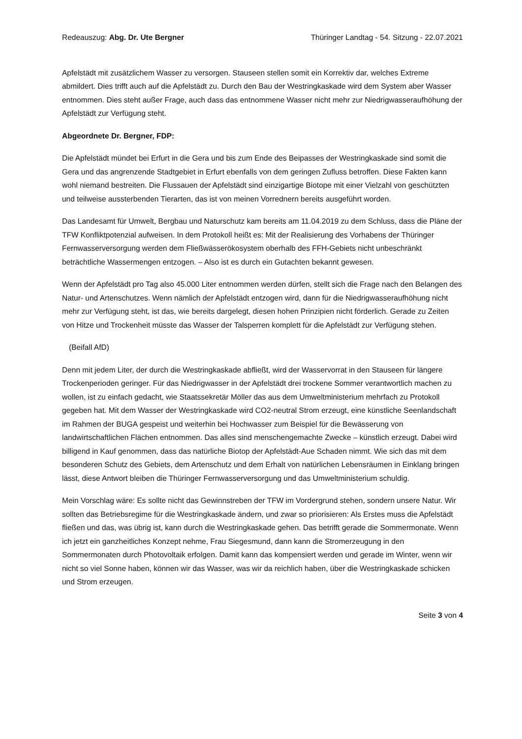Redeauszug: Abg. Dr. Ute Bergner Thüringer Landtag - 54. Sitzung - 22.07.2021
Apfelstädt mit zusätzlichem Wasser zu versorgen. Stauseen stellen somit ein Korrektiv dar, welches Extreme abmildert. Dies trifft auch auf die Apfelstädt zu. Durch den Bau der Westringkaskade wird dem System aber Wasser entnommen. Dies steht außer Frage, auch dass das entnommene Wasser nicht mehr zur Niedrigwasseraufhöhung der Apfelstädt zur Verfügung steht.
Abgeordnete Dr. Bergner, FDP:
Die Apfelstädt mündet bei Erfurt in die Gera und bis zum Ende des Beipasses der Westringkaskade sind somit die Gera und das angrenzende Stadtgebiet in Erfurt ebenfalls von dem geringen Zufluss betroffen. Diese Fakten kann wohl niemand bestreiten. Die Flussauen der Apfelstädt sind einzigartige Biotope mit einer Vielzahl von geschützten und teilweise aussterbenden Tierarten, das ist von meinen Vorrednern bereits ausgeführt worden.
Das Landesamt für Umwelt, Bergbau und Naturschutz kam bereits am 11.04.2019 zu dem Schluss, dass die Pläne der TFW Konfliktpotenzial aufweisen. In dem Protokoll heißt es: Mit der Realisierung des Vorhabens der Thüringer Fernwasserversorgung werden dem Fließwässerökosystem oberhalb des FFH-Gebiets nicht unbeschränkt beträchtliche Wassermengen entzogen. – Also ist es durch ein Gutachten bekannt gewesen.
Wenn der Apfelstädt pro Tag also 45.000 Liter entnommen werden dürfen, stellt sich die Frage nach den Belangen des Natur- und Artenschutzes. Wenn nämlich der Apfelstädt entzogen wird, dann für die Niedrigwasseraufhöhung nicht mehr zur Verfügung steht, ist das, wie bereits dargelegt, diesen hohen Prinzipien nicht förderlich. Gerade zu Zeiten von Hitze und Trockenheit müsste das Wasser der Talsperren komplett für die Apfelstädt zur Verfügung stehen.
(Beifall AfD)
Denn mit jedem Liter, der durch die Westringkaskade abfließt, wird der Wasservorrat in den Stauseen für längere Trockenperioden geringer. Für das Niedrigwasser in der Apfelstädt drei trockene Sommer verantwortlich machen zu wollen, ist zu einfach gedacht, wie Staatssekretär Möller das aus dem Umweltministerium mehrfach zu Protokoll gegeben hat. Mit dem Wasser der Westringkaskade wird CO2-neutral Strom erzeugt, eine künstliche Seenlandschaft im Rahmen der BUGA gespeist und weiterhin bei Hochwasser zum Beispiel für die Bewässerung von landwirtschaftlichen Flächen entnommen. Das alles sind menschengemachte Zwecke – künstlich erzeugt. Dabei wird billigend in Kauf genommen, dass das natürliche Biotop der Apfelstädt-Aue Schaden nimmt. Wie sich das mit dem besonderen Schutz des Gebiets, dem Artenschutz und dem Erhalt von natürlichen Lebensräumen in Einklang bringen lässt, diese Antwort bleiben die Thüringer Fernwasserversorgung und das Umweltministerium schuldig.
Mein Vorschlag wäre: Es sollte nicht das Gewinnstreben der TFW im Vordergrund stehen, sondern unsere Natur. Wir sollten das Betriebsregime für die Westringkaskade ändern, und zwar so priorisieren: Als Erstes muss die Apfelstädt fließen und das, was übrig ist, kann durch die Westringkaskade gehen. Das betrifft gerade die Sommermonate. Wenn ich jetzt ein ganzheitliches Konzept nehme, Frau Siegesmund, dann kann die Stromerzeugung in den Sommermonaten durch Photovoltaik erfolgen. Damit kann das kompensiert werden und gerade im Winter, wenn wir nicht so viel Sonne haben, können wir das Wasser, was wir da reichlich haben, über die Westringkaskade schicken und Strom erzeugen.
Seite 3 von 4